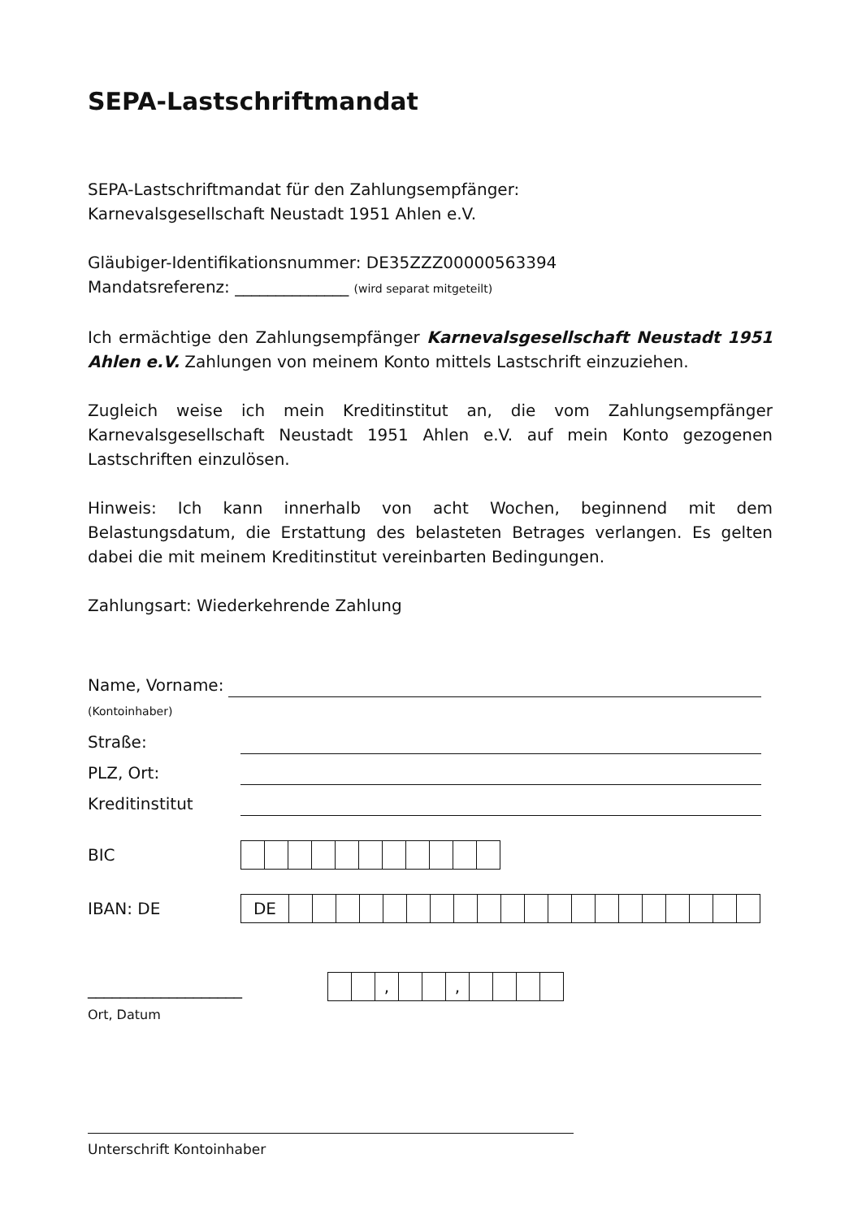SEPA-Lastschriftmandat
SEPA-Lastschriftmandat für den Zahlungsempfänger:
Karnevalsgesellschaft Neustadt 1951 Ahlen e.V.
Gläubiger-Identifikationsnummer: DE35ZZZ00000563394
Mandatsreferenz: ______________ (wird separat mitgeteilt)
Ich ermächtige den Zahlungsempfänger Karnevalsgesellschaft Neustadt 1951 Ahlen e.V. Zahlungen von meinem Konto mittels Lastschrift einzuziehen.
Zugleich weise ich mein Kreditinstitut an, die vom Zahlungsempfänger Karnevalsgesellschaft Neustadt 1951 Ahlen e.V. auf mein Konto gezogenen Lastschriften einzulösen.
Hinweis: Ich kann innerhalb von acht Wochen, beginnend mit dem Belastungsdatum, die Erstattung des belasteten Betrages verlangen. Es gelten dabei die mit meinem Kreditinstitut vereinbarten Bedingungen.
Zahlungsart: Wiederkehrende Zahlung
Name, Vorname:
(Kontoinhaber)
Straße:
PLZ, Ort:
Kreditinstitut
BIC
IBAN: DE
| DE | | | | | | | | | | | | | | | | | | | | |
___________________
| | | , | | | , | | | | |
Ort, Datum
Unterschrift Kontoinhaber